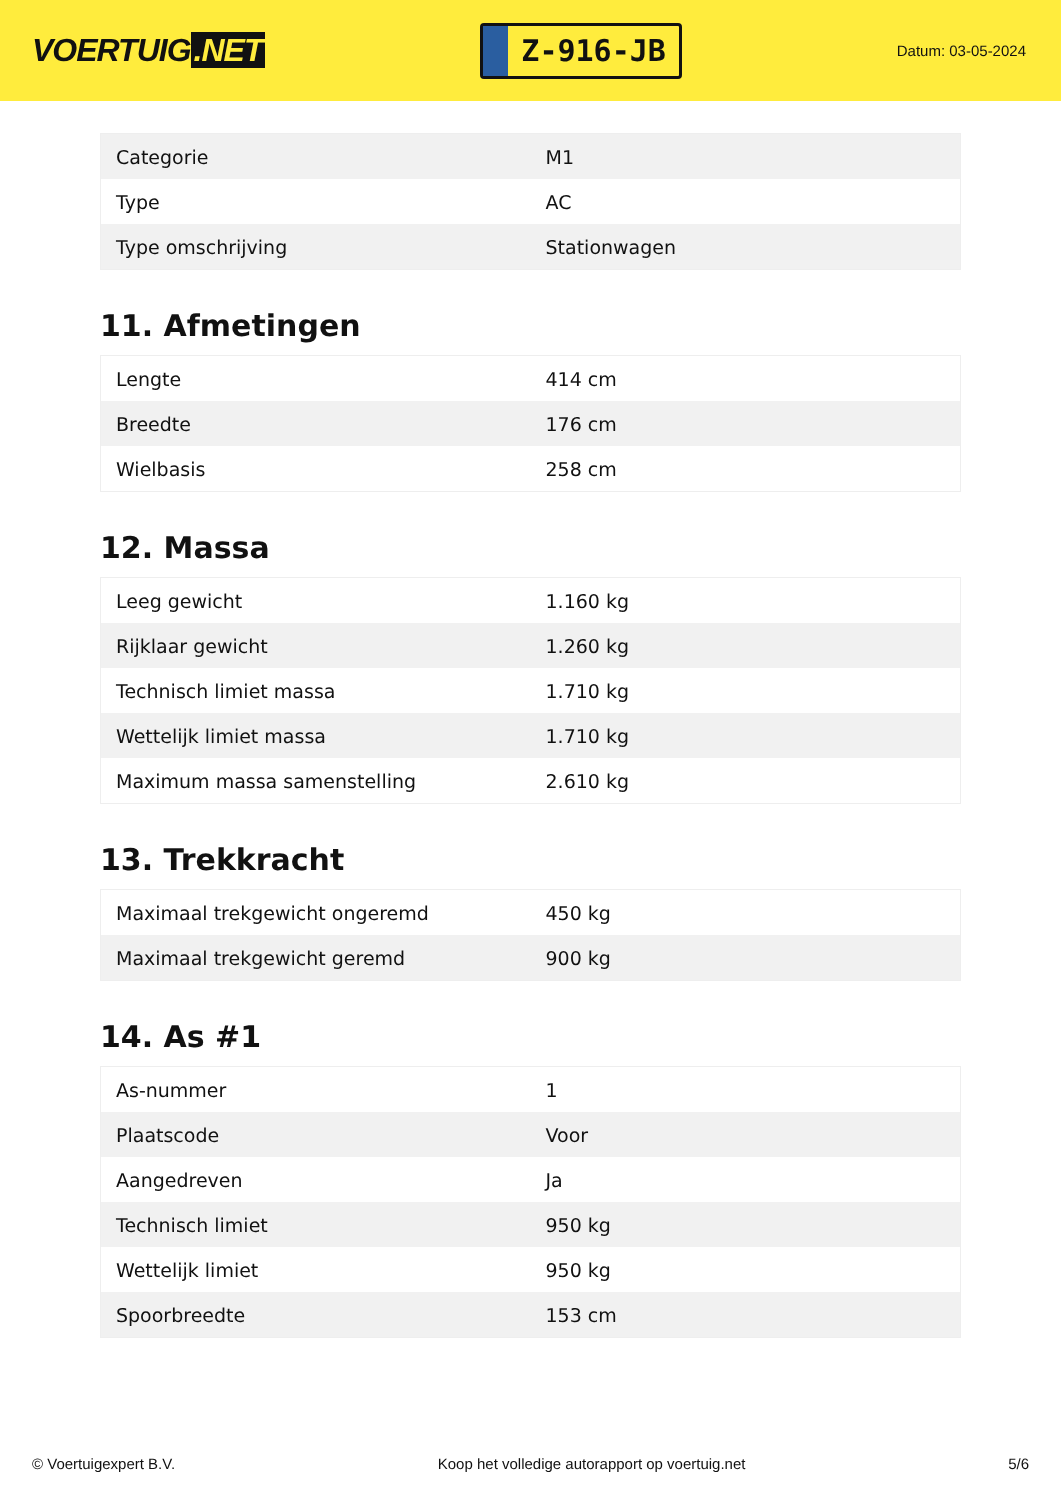VOERTUIG.NET
Z-916-JB
Datum: 03-05-2024
| Categorie | M1 |
| Type | AC |
| Type omschrijving | Stationwagen |
11. Afmetingen
| Lengte | 414 cm |
| Breedte | 176 cm |
| Wielbasis | 258 cm |
12. Massa
| Leeg gewicht | 1.160 kg |
| Rijklaar gewicht | 1.260 kg |
| Technisch limiet massa | 1.710 kg |
| Wettelijk limiet massa | 1.710 kg |
| Maximum massa samenstelling | 2.610 kg |
13. Trekkracht
| Maximaal trekgewicht ongeremd | 450 kg |
| Maximaal trekgewicht geremd | 900 kg |
14. As #1
| As-nummer | 1 |
| Plaatscode | Voor |
| Aangedreven | Ja |
| Technisch limiet | 950 kg |
| Wettelijk limiet | 950 kg |
| Spoorbreedte | 153 cm |
© Voertuigexpert B.V. Koop het volledige autorapport op voertuig.net 5/6